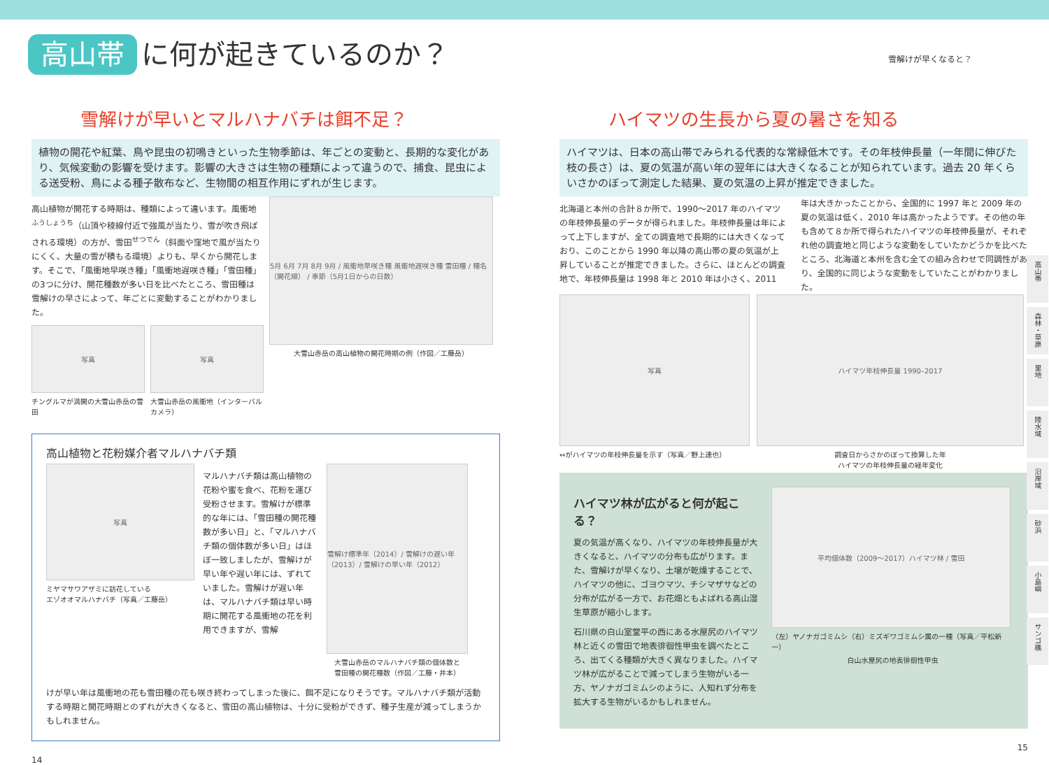高山帯 に何が起きているのか？ 雪解けが早くなると？
雪解けが早いとマルハナバチは餌不足？
植物の開花や紅葉、鳥や昆虫の初鳴きといった生物季節は、年ごとの変動と、長期的な変化があり、気候変動の影響を受けます。影響の大きさは生物の種類によって違うので、捕食、昆虫による送受粉、鳥による種子散布など、生物間の相互作用にずれが生じます。
高山植物が開花する時期は、種類によって違います。風衝地<sup>ふうしょうち</sup>（山頂や稜線付近で強風が当たり、雪が吹き飛ばされる環境）の方が、雪田<sup>せつでん</sup>（斜面や窪地で風が当たりにくく、大量の雪が積もる環境）よりも、早くから開花します。そこで、「風衝地早咲き種」「風衝地遅咲き種」「雪田種」の3つに分け、開花種数が多い日を比べたところ、雪田種は雪解けの早さによって、年ごとに変動することがわかりました。
写真
チングルマが満開の大雪山赤岳の雪田
写真
大雪山赤岳の風衝地（インターバルカメラ）
5月 6月 7月 8月 9月 / 風衝地早咲き種 風衝地遅咲き種 雪田種 / 種名（開花順） / 季節（5月1日からの日数）
大雪山赤岳の高山植物の開花時期の例（作図／工藤岳）
高山植物と花粉媒介者マルハナバチ類
写真
ミヤマサワアザミに訪花している
エゾオオマルハナバチ（写真／工藤岳）
マルハナバチ類は高山植物の花粉や蜜を食べ、花粉を運び受粉させます。雪解けが標準的な年には、「雪田種の開花種数が多い日」と、「マルハナバチ類の個体数が多い日」はほぼ一致しましたが、雪解けが早い年や遅い年には、ずれていました。雪解けが遅い年は、マルハナバチ類は早い時期に開花する風衝地の花を利用できますが、雪解
雪解け標準年（2014）/ 雪解けの遅い年（2013）/ 雪解けの早い年（2012）
大雪山赤岳のマルハナバチ類の個体数と
雪田種の開花種数（作図／工藤・井本）
けが早い年は風衝地の花も雪田種の花も咲き終わってしまった後に、餌不足になりそうです。マルハナバチ類が活動する時期と開花時期とのずれが大きくなると、雪田の高山植物は、十分に受粉ができず、種子生産が減ってしまうかもしれません。
14
ハイマツの生長から夏の暑さを知る
ハイマツは、日本の高山帯でみられる代表的な常緑低木です。その年枝伸長量（一年間に伸びた枝の長さ）は、夏の気温が高い年の翌年には大きくなることが知られています。過去 20 年くらいさかのぼって測定した結果、夏の気温の上昇が推定できました。
北海道と本州の合計８か所で、1990～2017 年のハイマツの年枝伸長量のデータが得られました。年枝伸長量は年によって上下しますが、全ての調査地で長期的には大きくなっており、このことから 1990 年以降の高山帯の夏の気温が上昇していることが推定できました。さらに、ほとんどの調査地で、年枝伸長量は 1998 年と 2010 年は小さく、2011 年は大きかったことから、全国的に 1997 年と 2009 年の夏の気温は低く、2010 年は高かったようです。その他の年も含めて８か所で得られたハイマツの年枝伸長量が、それぞれ他の調査地と同じような変動をしていたかどうかを比べたところ、北海道と本州を含む全ての組み合わせで同調性があり、全国的に同じような変動をしていたことがわかりました。
写真
↔がハイマツの年枝伸長量を示す（写真／野上達也）
ハイマツ年枝伸長量 1990–2017
調査日からさかのぼって換算した年
ハイマツの年枝伸長量の経年変化
ハイマツ林が広がると何が起こる？
夏の気温が高くなり、ハイマツの年枝伸長量が大きくなると、ハイマツの分布も広がります。また、雪解けが早くなり、土壌が乾燥することで、ハイマツの他に、ゴヨウマツ、チシマザサなどの分布が広がる一方で、お花畑ともよばれる高山湿生草原が縮小します。
石川県の白山室堂平の西にある水屋尻のハイマツ林と近くの雪田で地表徘徊性甲虫を調べたところ、出てくる種類が大きく異なりました。ハイマツ林が広がることで減ってしまう生物がいる一方、ヤノナガゴミムシのように、人知れず分布を拡大する生物がいるかもしれません。
平均個体数（2009～2017）ハイマツ林 / 雪田
（左）ヤノナガゴミムシ（右）ミズギワゴミムシ属の一種（写真／平松新一）
白山水屋尻の地表徘徊性甲虫
15
高山帯
森林・草原
里地
陸水域
沿岸域
砂浜
小島嶼
サンゴ礁